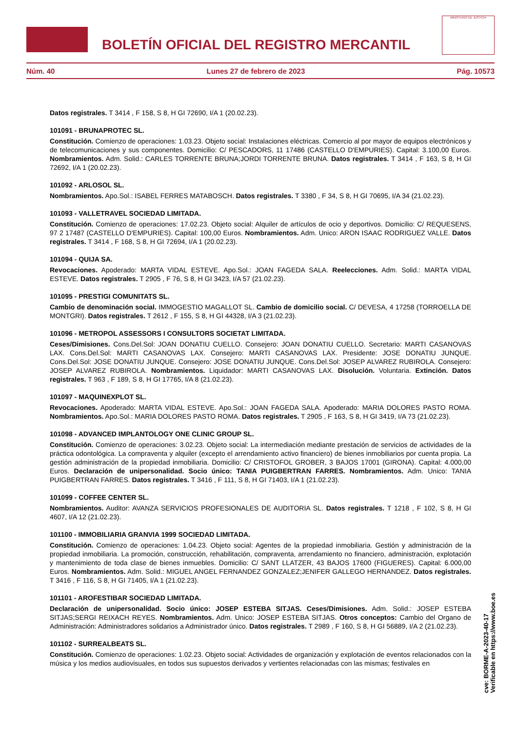BOLETÍN OFICIAL DEL REGISTRO MERCANTIL
MINISTERIO DE JUSTICIA
Núm. 40 Lunes 27 de febrero de 2023 Pág. 10573
Datos registrales. T 3414 , F 158, S 8, H GI 72690, I/A 1 (20.02.23).
101091 - BRUNAPROTEC SL.
Constitución. Comienzo de operaciones: 1.03.23. Objeto social: Instalaciones eléctricas. Comercio al por mayor de equipos electrónicos y de telecomunicaciones y sus componentes. Domicilio: C/ PESCADORS, 11 17486 (CASTELLO D'EMPURIES). Capital: 3.100,00 Euros. Nombramientos. Adm. Solid.: CARLES TORRENTE BRUNA;JORDI TORRENTE BRUNA. Datos registrales. T 3414 , F 163, S 8, H GI 72692, I/A 1 (20.02.23).
101092 - ARLOSOL SL.
Nombramientos. Apo.Sol.: ISABEL FERRES MATABOSCH. Datos registrales. T 3380 , F 34, S 8, H GI 70695, I/A 34 (21.02.23).
101093 - VALLETRAVEL SOCIEDAD LIMITADA.
Constitución. Comienzo de operaciones: 17.02.23. Objeto social: Alquiler de artículos de ocio y deportivos. Domicilio: C/ REQUESENS, 97 2 17487 (CASTELLO D'EMPURIES). Capital: 100,00 Euros. Nombramientos. Adm. Unico: ARON ISAAC RODRIGUEZ VALLE. Datos registrales. T 3414 , F 168, S 8, H GI 72694, I/A 1 (20.02.23).
101094 - QUIJA SA.
Revocaciones. Apoderado: MARTA VIDAL ESTEVE. Apo.Sol.: JOAN FAGEDA SALA. Reelecciones. Adm. Solid.: MARTA VIDAL ESTEVE. Datos registrales. T 2905 , F 76, S 8, H GI 3423, I/A 57 (21.02.23).
101095 - PRESTIGI COMUNITATS SL.
Cambio de denominación social. IMMOGESTIO MAGALLOT SL. Cambio de domicilio social. C/ DEVESA, 4 17258 (TORROELLA DE MONTGRI). Datos registrales. T 2612 , F 155, S 8, H GI 44328, I/A 3 (21.02.23).
101096 - METROPOL ASSESSORS I CONSULTORS SOCIETAT LIMITADA.
Ceses/Dimisiones. Cons.Del.Sol: JOAN DONATIU CUELLO. Consejero: JOAN DONATIU CUELLO. Secretario: MARTI CASANOVAS LAX. Cons.Del.Sol: MARTI CASANOVAS LAX. Consejero: MARTI CASANOVAS LAX. Presidente: JOSE DONATIU JUNQUE. Cons.Del.Sol: JOSE DONATIU JUNQUE. Consejero: JOSE DONATIU JUNQUE. Cons.Del.Sol: JOSEP ALVAREZ RUBIROLA. Consejero: JOSEP ALVAREZ RUBIROLA. Nombramientos. Liquidador: MARTI CASANOVAS LAX. Disolución. Voluntaria. Extinción. Datos registrales. T 963 , F 189, S 8, H GI 17765, I/A 8 (21.02.23).
101097 - MAQUINEXPLOT SL.
Revocaciones. Apoderado: MARTA VIDAL ESTEVE. Apo.Sol.: JOAN FAGEDA SALA. Apoderado: MARIA DOLORES PASTO ROMA. Nombramientos. Apo.Sol.: MARIA DOLORES PASTO ROMA. Datos registrales. T 2905 , F 163, S 8, H GI 3419, I/A 73 (21.02.23).
101098 - ADVANCED IMPLANTOLOGY ONE CLINIC GROUP SL.
Constitución. Comienzo de operaciones: 3.02.23. Objeto social: La intermediación mediante prestación de servicios de actividades de la práctica odontológica. La compraventa y alquiler (excepto el arrendamiento activo financiero) de bienes inmobiliarios por cuenta propia. La gestión administración de la propiedad inmobiliaria. Domicilio: C/ CRISTOFOL GROBER, 3 BAJOS 17001 (GIRONA). Capital: 4.000,00 Euros. Declaración de unipersonalidad. Socio único: TANIA PUIGBERTRAN FARRES. Nombramientos. Adm. Unico: TANIA PUIGBERTRAN FARRES. Datos registrales. T 3416 , F 111, S 8, H GI 71403, I/A 1 (21.02.23).
101099 - COFFEE CENTER SL.
Nombramientos. Auditor: AVANZA SERVICIOS PROFESIONALES DE AUDITORIA SL. Datos registrales. T 1218 , F 102, S 8, H GI 4607, I/A 12 (21.02.23).
101100 - IMMOBILIARIA GRANVIA 1999 SOCIEDAD LIMITADA.
Constitución. Comienzo de operaciones: 1.04.23. Objeto social: Agentes de la propiedad inmobiliaria. Gestión y administración de la propiedad inmobiliaria. La promoción, construcción, rehabilitación, compraventa, arrendamiento no financiero, administración, explotación y mantenimiento de toda clase de bienes inmuebles. Domicilio: C/ SANT LLATZER, 43 BAJOS 17600 (FIGUERES). Capital: 6.000,00 Euros. Nombramientos. Adm. Solid.: MIGUEL ANGEL FERNANDEZ GONZALEZ;JENIFER GALLEGO HERNANDEZ. Datos registrales. T 3416 , F 116, S 8, H GI 71405, I/A 1 (21.02.23).
101101 - AROFESTIBAR SOCIEDAD LIMITADA.
Declaración de unipersonalidad. Socio único: JOSEP ESTEBA SITJAS. Ceses/Dimisiones. Adm. Solid.: JOSEP ESTEBA SITJAS;SERGI REIXACH REYES. Nombramientos. Adm. Unico: JOSEP ESTEBA SITJAS. Otros conceptos: Cambio del Organo de Administración: Administradores solidarios a Administrador único. Datos registrales. T 2989 , F 160, S 8, H GI 56889, I/A 2 (21.02.23).
101102 - SURREALBEATS SL.
Constitución. Comienzo de operaciones: 1.02.23. Objeto social: Actividades de organización y explotación de eventos relacionados con la música y los medios audiovisuales, en todos sus supuestos derivados y vertientes relacionadas con las mismas; festivales en
cve: BORME-A-2023-40-17
Verificable en https://www.boe.es